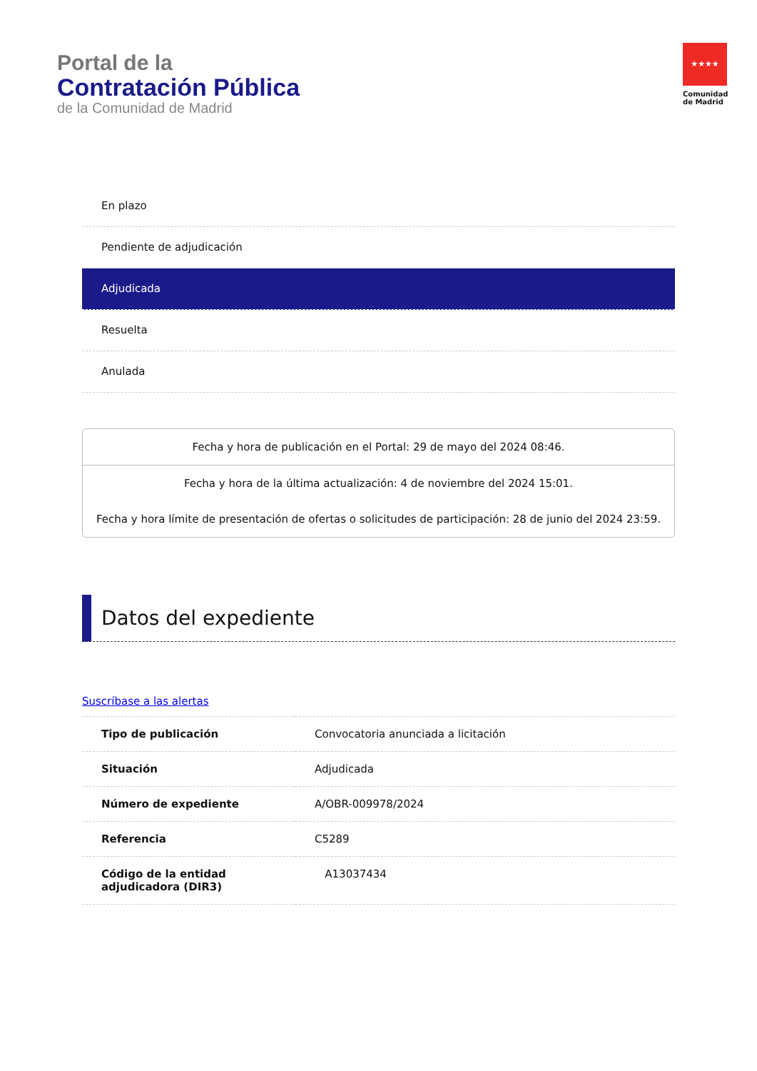Portal de la
Contratación Pública
de la Comunidad de Madrid
★★★★
Comunidad
de Madrid
En plazo
Pendiente de adjudicación
Adjudicada
Resuelta
Anulada
Fecha y hora de publicación en el Portal: 29 de mayo del 2024 08:46.
Fecha y hora de la última actualización: 4 de noviembre del 2024 15:01.
Fecha y hora límite de presentación de ofertas o solicitudes de participación: 28 de junio del 2024 23:59.
Datos del expediente
Suscríbase a las alertas
| Tipo de publicación | Convocatoria anunciada a licitación |
| Situación | Adjudicada |
| Número de expediente | A/OBR-009978/2024 |
| Referencia | C5289 |
| Código de la entidad adjudicadora (DIR3) | A13037434 |